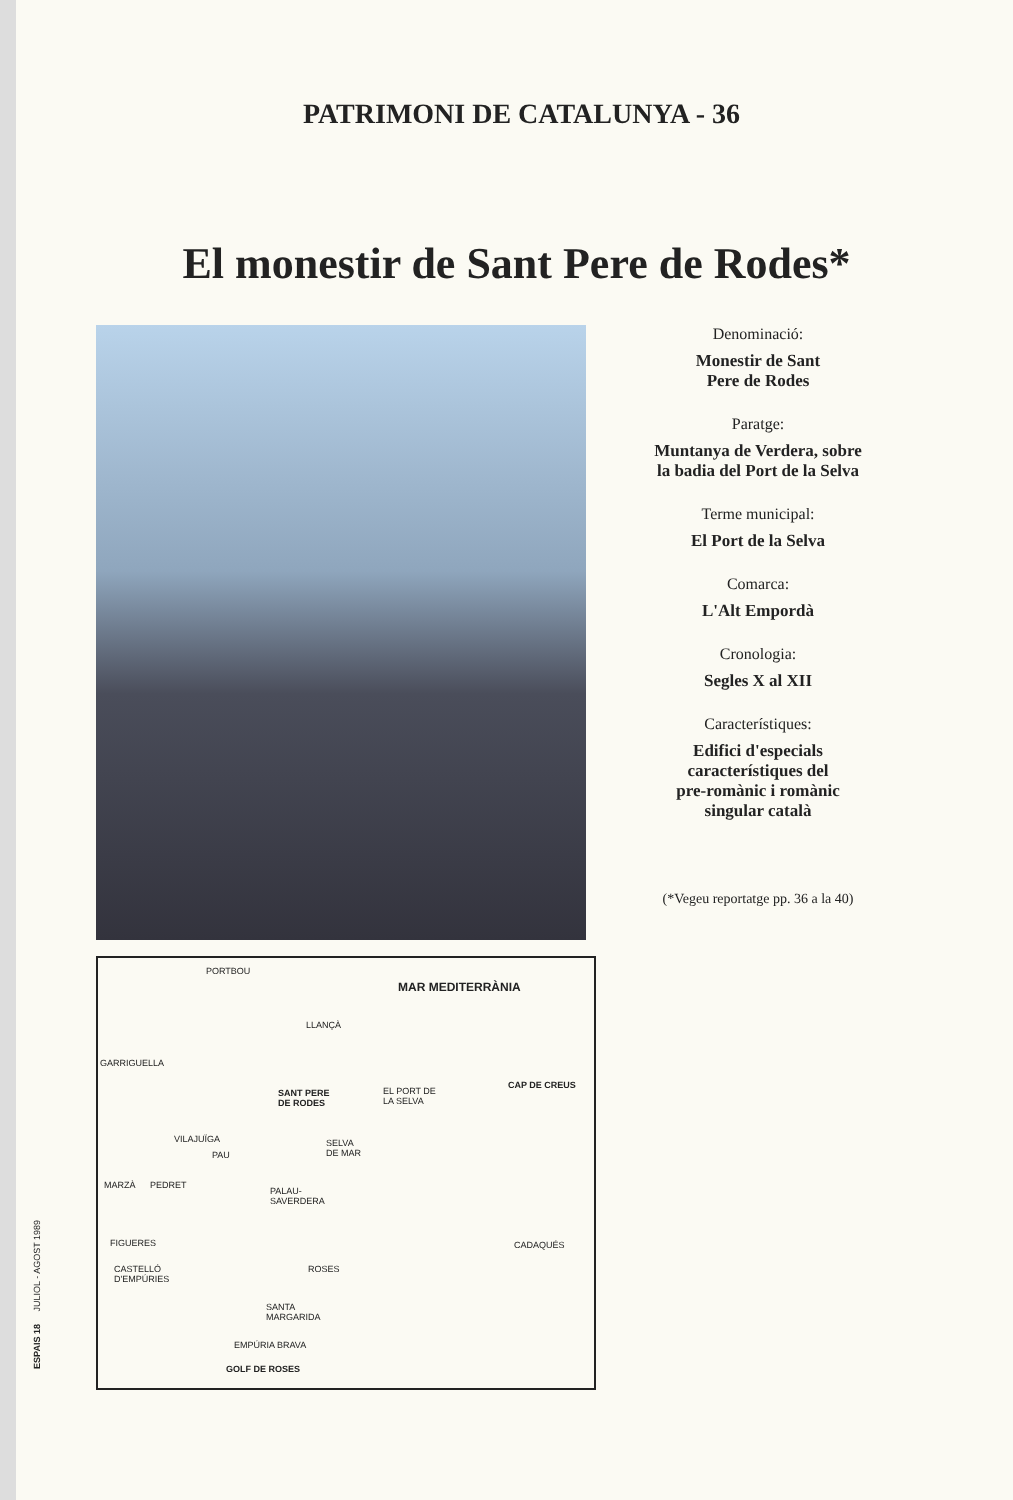PATRIMONI DE CATALUNYA - 36
El monestir de Sant Pere de Rodes*
PORTBOU
MAR MEDITERRÀNIA
LLANÇÀ
GARRIGUELLA
CAP DE CREUS
SANT PERE
DE RODES
EL PORT DE
LA SELVA
VILAJUÏGA SELVA
DE MAR PAU
MARZÀ PEDRET
PALAU-
SAVERDERA
FIGUERES CADAQUÉS
CASTELLÓ
D'EMPÚRIES
ROSES
SANTA
MARGARIDA
EMPÚRIA BRAVA
GOLF DE ROSES
Denominació:
Monestir de Sant
Pere de Rodes
Paratge:
Muntanya de Verdera, sobre
la badia del Port de la Selva
Terme municipal:
El Port de la Selva
Comarca:
L'Alt Empordà
Cronologia:
Segles X al XII
Característiques:
Edifici d'especials
característiques del
pre-romànic i romànic
singular català
(*Vegeu reportatge pp. 36 a la 40)
ESPAIS 18 JULIOL - AGOST 1989